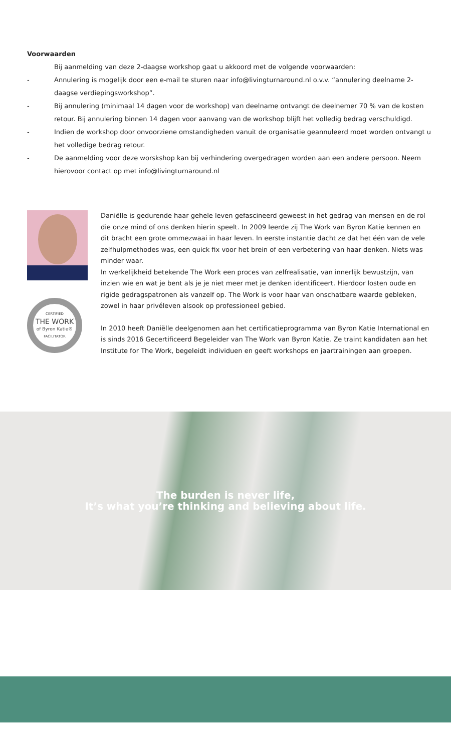Voorwaarden
Bij aanmelding van deze 2-daagse workshop gaat u akkoord met de volgende voorwaarden:
- Annulering is mogelijk door een e-mail te sturen naar info@livingturnaround.nl o.v.v. “annulering deelname 2-daagse verdiepingsworkshop”.
- Bij annulering (minimaal 14 dagen voor de workshop) van deelname ontvangt de deelnemer 70 % van de kosten retour. Bij annulering binnen 14 dagen voor aanvang van de workshop blijft het volledig bedrag verschuldigd.
- Indien de workshop door onvoorziene omstandigheden vanuit de organisatie geannuleerd moet worden ontvangt u het volledige bedrag retour.
- De aanmelding voor deze worskshop kan bij verhindering overgedragen worden aan een andere persoon. Neem hierovoor contact op met info@livingturnaround.nl
CERTIFIED
THE WORK
of Byron Katie®
FACILITATOR
Daniëlle is gedurende haar gehele leven gefascineerd geweest in het gedrag van mensen en de rol die onze mind of ons denken hierin speelt. In 2009 leerde zij The Work van Byron Katie kennen en dit bracht een grote ommezwaai in haar leven. In eerste instantie dacht ze dat het één van de vele zelfhulpmethodes was, een quick fix voor het brein of een verbetering van haar denken. Niets was minder waar.
In werkelijkheid betekende The Work een proces van zelfrealisatie, van innerlijk bewustzijn, van inzien wie en wat je bent als je je niet meer met je denken identificeert. Hierdoor losten oude en rigide gedragspatronen als vanzelf op. The Work is voor haar van onschatbare waarde gebleken, zowel in haar privéleven alsook op professioneel gebied.
In 2010 heeft Daniëlle deelgenomen aan het certificatieprogramma van Byron Katie International en is sinds 2016 Gecertificeerd Begeleider van The Work van Byron Katie. Ze traint kandidaten aan het Institute for The Work, begeleidt individuen en geeft workshops en jaartrainingen aan groepen.
The burden is never life,
It’s what you’re thinking and believing about life.